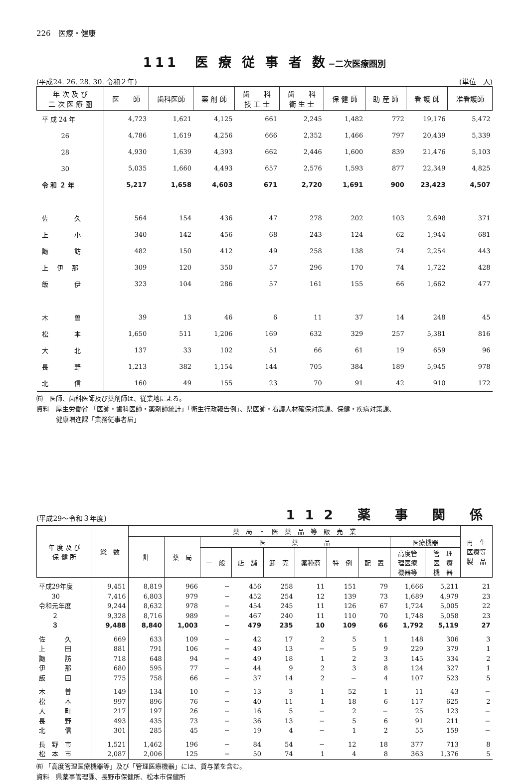226　医療・健康
111　医 療 従 事 者 数−二次医療圏別
(平成24. 26. 28. 30. 令和２年) (単位　人)
| 年 次 及 び 二 次 医 療 圏 | 医 師 | 歯科医師 | 薬 剤 師 | 歯 科 技 工 士 | 歯 科 衛 生 士 | 保 健 師 | 助 産 師 | 看 護 師 | 准看護師 |
| --- | --- | --- | --- | --- | --- | --- | --- | --- | --- |
| 平 成 24 年 | 4,723 | 1,621 | 4,125 | 661 | 2,245 | 1,482 | 772 | 19,176 | 5,472 |
| 26 | 4,786 | 1,619 | 4,256 | 666 | 2,352 | 1,466 | 797 | 20,439 | 5,339 |
| 28 | 4,930 | 1,639 | 4,393 | 662 | 2,446 | 1,600 | 839 | 21,476 | 5,103 |
| 30 | 5,035 | 1,660 | 4,493 | 657 | 2,576 | 1,593 | 877 | 22,349 | 4,825 |
| 令 和 ２ 年 | 5,217 | 1,658 | 4,603 | 671 | 2,720 | 1,691 | 900 | 23,423 | 4,507 |
| 佐 久 | 564 | 154 | 436 | 47 | 278 | 202 | 103 | 2,698 | 371 |
| 上 小 | 340 | 142 | 456 | 68 | 243 | 124 | 62 | 1,944 | 681 |
| 諏 訪 | 482 | 150 | 412 | 49 | 258 | 138 | 74 | 2,254 | 443 |
| 上 伊 那 | 309 | 120 | 350 | 57 | 296 | 170 | 74 | 1,722 | 428 |
| 飯 伊 | 323 | 104 | 286 | 57 | 161 | 155 | 66 | 1,662 | 477 |
| 木 曽 | 39 | 13 | 46 | 6 | 11 | 37 | 14 | 248 | 45 |
| 松 本 | 1,650 | 511 | 1,206 | 169 | 632 | 329 | 257 | 5,381 | 816 |
| 大 北 | 137 | 33 | 102 | 51 | 66 | 61 | 19 | 659 | 96 |
| 長 野 | 1,213 | 382 | 1,154 | 144 | 705 | 384 | 189 | 5,945 | 978 |
| 北 信 | 160 | 49 | 155 | 23 | 70 | 91 | 42 | 910 | 172 |
㈲　医師、歯科医師及び薬剤師は、従業地による。
資料　厚生労働省 「医師・歯科医師・薬剤師統計」「衛生行政報告例」、県医師・看護人材確保対策課、保健・疾病対策課、
　　　健康増進課「業務従事者届」
(平成29〜令和３年度) 112 薬 事 関 係
| 年 度 及 び 保 健 所 | 総 数 | 薬 局 ・ 医 薬 品 等 販 売 業 | | | | | | | | | | 再 生 医療等 製 品 |
| --- | --- | --- | --- | --- | --- | --- | --- | --- | --- | --- | --- | --- |
| | | 計 | 薬 局 | 医 薬 品 | | | | | | 医療機器 | | |
| | | | | 一 般 | 店 舗 | 卸 売 | 薬種商 | 特 例 | 配 置 | 高度管 理医療 機器等 | 管 理 医 療 機 器 | |
| 平成29年度 | 9,451 | 8,819 | 966 | − | 456 | 258 | 11 | 151 | 79 | 1,666 | 5,211 | 21 |
| 30 | 7,416 | 6,803 | 979 | − | 452 | 254 | 12 | 139 | 73 | 1,689 | 4,979 | 23 |
| 令和元年度 | 9,244 | 8,632 | 978 | − | 454 | 245 | 11 | 126 | 67 | 1,724 | 5,005 | 22 |
| ２ | 9,328 | 8,716 | 989 | − | 467 | 240 | 11 | 110 | 70 | 1,748 | 5,058 | 23 |
| ３ | 9,488 | 8,840 | 1,003 | − | 479 | 235 | 10 | 109 | 66 | 1,792 | 5,119 | 27 |
| 佐 久 | 669 | 633 | 109 | − | 42 | 17 | 2 | 5 | 1 | 148 | 306 | 3 |
| 上 田 | 881 | 791 | 106 | − | 49 | 13 | − | 5 | 9 | 229 | 379 | 1 |
| 諏 訪 | 718 | 648 | 94 | − | 49 | 18 | 1 | 2 | 3 | 145 | 334 | 2 |
| 伊 那 | 680 | 595 | 77 | − | 44 | 9 | 2 | 3 | 8 | 124 | 327 | 1 |
| 飯 田 | 775 | 758 | 66 | − | 37 | 14 | 2 | − | 4 | 107 | 523 | 5 |
| 木 曽 | 149 | 134 | 10 | − | 13 | 3 | 1 | 52 | 1 | 11 | 43 | − |
| 松 本 | 997 | 896 | 76 | − | 40 | 11 | 1 | 18 | 6 | 117 | 625 | 2 |
| 大 町 | 217 | 197 | 26 | − | 16 | 5 | − | 2 | − | 25 | 123 | − |
| 長 野 | 493 | 435 | 73 | − | 36 | 13 | − | 5 | 6 | 91 | 211 | − |
| 北 信 | 301 | 285 | 45 | − | 19 | 4 | − | 1 | 2 | 55 | 159 | − |
| 長 野 市 | 1,521 | 1,462 | 196 | − | 84 | 54 | − | 12 | 18 | 377 | 713 | 8 |
| 松 本 市 | 2,087 | 2,006 | 125 | − | 50 | 74 | 1 | 4 | 8 | 363 | 1,376 | 5 |
㈲ 「高度管理医療機器等」及び「管理医療機器」には、貸与業を含む。
資料　県薬事管理課、長野市保健所、松本市保健所